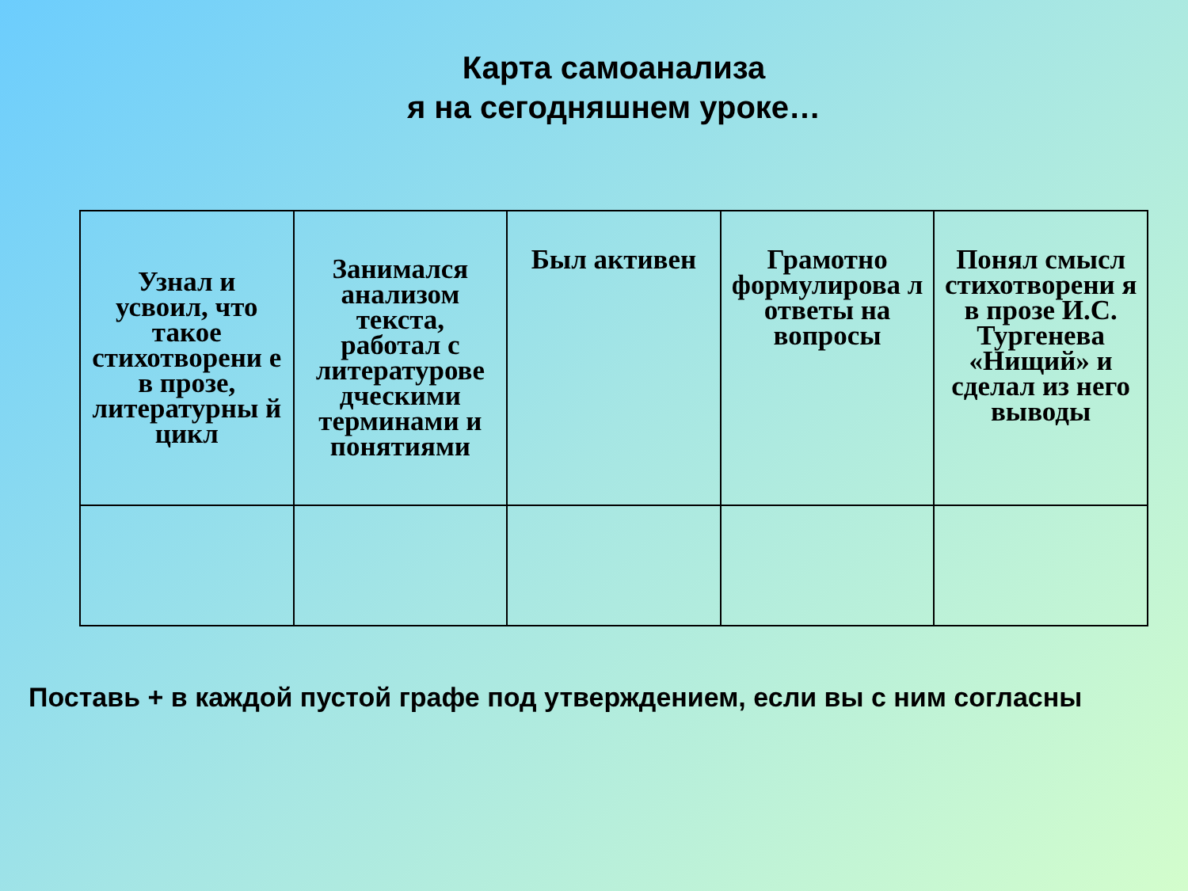Карта самоанализа
я на сегодняшнем уроке…
| Узнал и усвоил, что такое стихотворени е в прозе, литературны й цикл | Занимался анализом текста, работал с литературове дческими терминами и понятиями | Был активен | Грамотно формулирова л ответы на вопросы | Понял смысл стихотворени я в прозе И.С. Тургенева «Нищий» и сделал из него выводы |
Поставь + в каждой пустой графе под утверждением, если вы с ним согласны